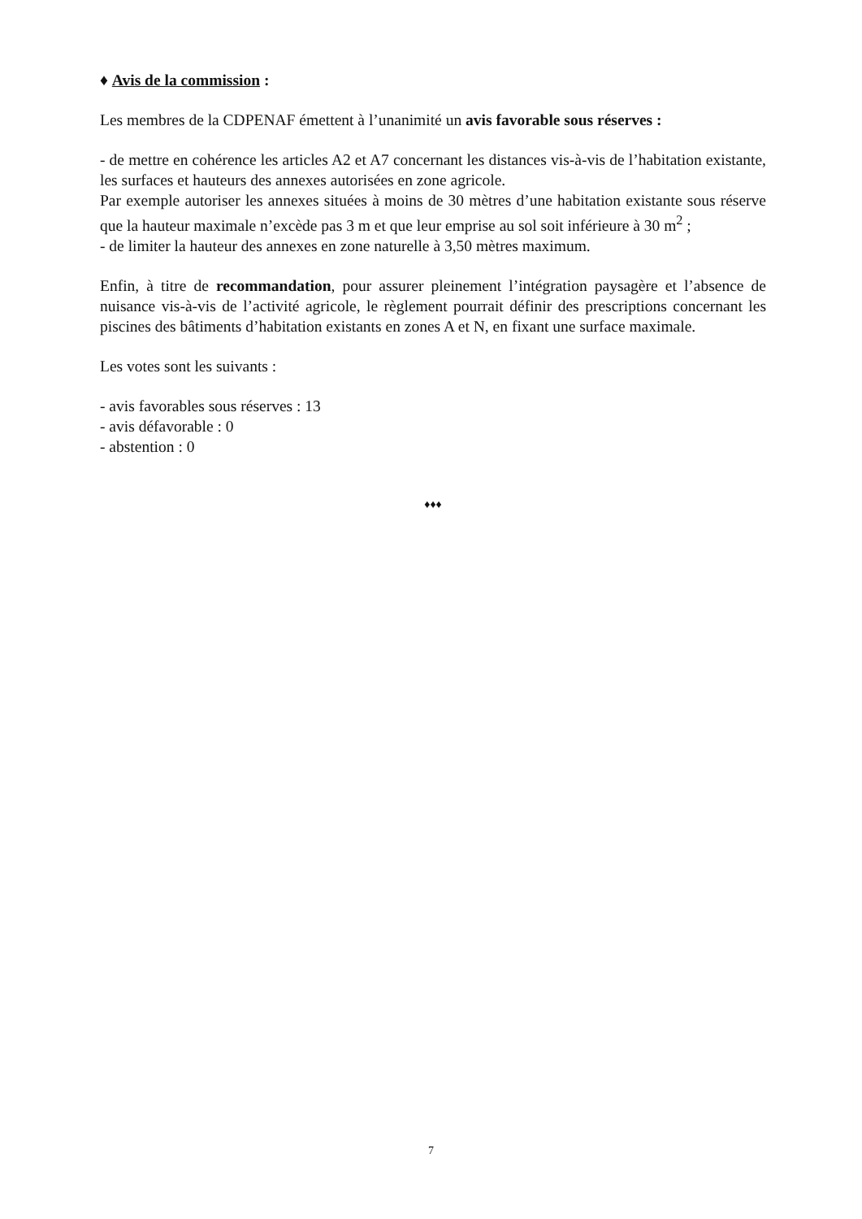♦ Avis de la commission :
Les membres de la CDPENAF émettent à l’unanimité un avis favorable sous réserves :
- de mettre en cohérence les articles A2 et A7 concernant les distances vis-à-vis de l’habitation existante, les surfaces et hauteurs des annexes autorisées en zone agricole.
Par exemple autoriser les annexes situées à moins de 30 mètres d’une habitation existante sous réserve que la hauteur maximale n’excède pas 3 m et que leur emprise au sol soit inférieure à 30 m<sup>2</sup> ;
- de limiter la hauteur des annexes en zone naturelle à 3,50 mètres maximum.
Enfin, à titre de recommandation, pour assurer pleinement l’intégration paysagère et l’absence de nuisance vis-à-vis de l’activité agricole, le règlement pourrait définir des prescriptions concernant les piscines des bâtiments d’habitation existants en zones A et N, en fixant une surface maximale.
Les votes sont les suivants :
- avis favorables sous réserves : 13
- avis défavorable : 0
- abstention : 0
♦♦♦
7